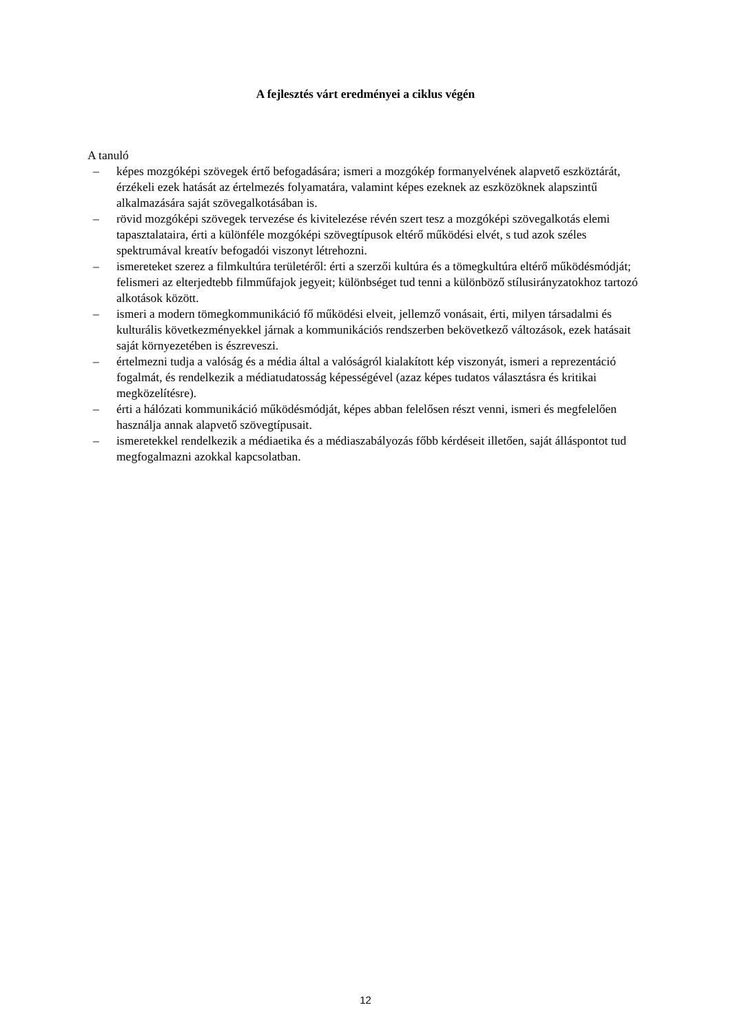A fejlesztés várt eredményei a ciklus végén
A tanuló
– képes mozgóképi szövegek értő befogadására; ismeri a mozgókép formanyelvének alapvető eszköztárát, érzékeli ezek hatását az értelmezés folyamatára, valamint képes ezeknek az eszközöknek alapszintű alkalmazására saját szövegalkotásában is.
– rövid mozgóképi szövegek tervezése és kivitelezése révén szert tesz a mozgóképi szövegalkotás elemi tapasztalataira, érti a különféle mozgóképi szövegtípusok eltérő működési elvét, s tud azok széles spektrumával kreatív befogadói viszonyt létrehozni.
– ismereteket szerez a filmkultúra területéről: érti a szerzői kultúra és a tömegkultúra eltérő működésmódját; felismeri az elterjedtebb filmműfajok jegyeit; különbséget tud tenni a különböző stílusirányzatokhoz tartozó alkotások között.
– ismeri a modern tömegkommunikáció fő működési elveit, jellemző vonásait, érti, milyen társadalmi és kulturális következményekkel járnak a kommunikációs rendszerben bekövetkező változások, ezek hatásait saját környezetében is észreveszi.
– értelmezni tudja a valóság és a média által a valóságról kialakított kép viszonyát, ismeri a reprezentáció fogalmát, és rendelkezik a médiatudatosság képességével (azaz képes tudatos választásra és kritikai megközelítésre).
– érti a hálózati kommunikáció működésmódját, képes abban felelősen részt venni, ismeri és megfelelően használja annak alapvető szövegtípusait.
– ismeretekkel rendelkezik a médiaetika és a médiaszabályozás főbb kérdéseit illetően, saját álláspontot tud megfogalmazni azokkal kapcsolatban.
12